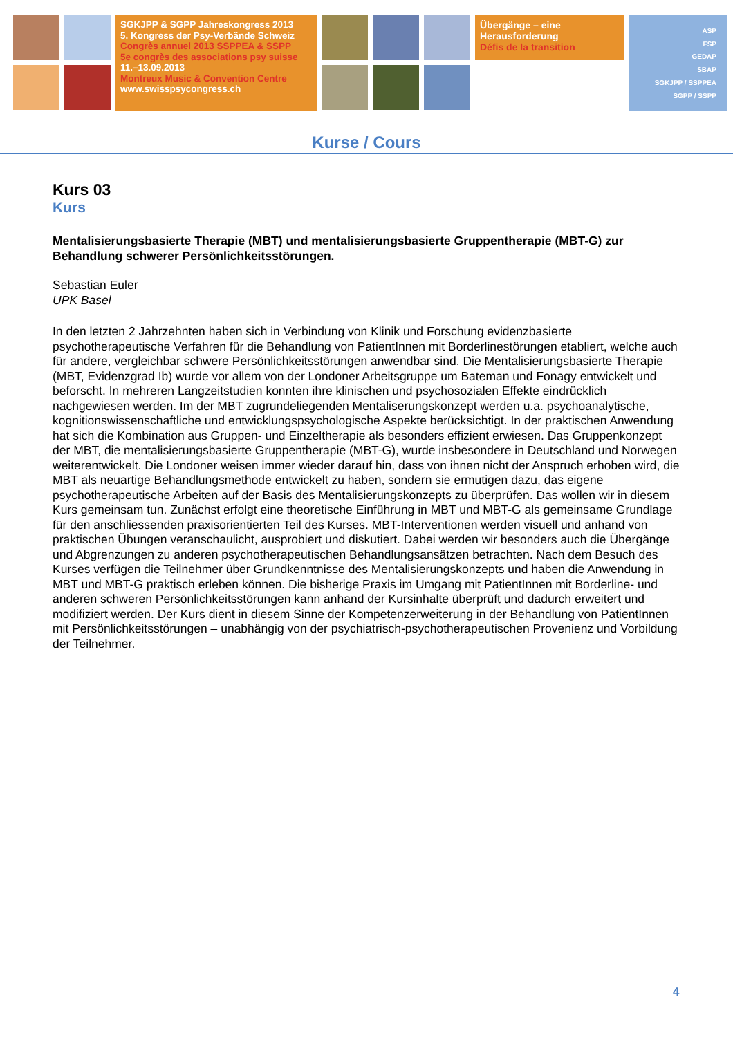SGKJPP & SGPP Jahreskongress 2013
5. Kongress der Psy-Verbände Schweiz
Congrès annuel 2013 SSPPEA & SSPP
5e congrès des associations psy suisse
11.–13.09.2013
Montreux Music & Convention Centre
www.swisspsycongress.ch
Übergänge – eine
Herausforderung
Défis de la transition
ASP
FSP
GEDAP
SBAP
SGKJPP / SSPPEA
SGPP / SSPP
Kurse / Cours
Kurs 03
Kurs
Mentalisierungsbasierte Therapie (MBT) und mentalisierungsbasierte Gruppentherapie (MBT-G) zur Behandlung schwerer Persönlichkeitsstörungen.
Sebastian Euler
UPK Basel
In den letzten 2 Jahrzehnten haben sich in Verbindung von Klinik und Forschung evidenzbasierte psychotherapeutische Verfahren für die Behandlung von PatientInnen mit Borderlinestörungen etabliert, welche auch für andere, vergleichbar schwere Persönlichkeitsstörungen anwendbar sind. Die Mentalisierungsbasierte Therapie (MBT, Evidenzgrad Ib) wurde vor allem von der Londoner Arbeitsgruppe um Bateman und Fonagy entwickelt und beforscht. In mehreren Langzeitstudien konnten ihre klinischen und psychosozialen Effekte eindrücklich nachgewiesen werden. Im der MBT zugrundeliegenden Mentaliserungskonzept werden u.a. psychoanalytische, kognitionswissenschaftliche und entwicklungspsychologische Aspekte berücksichtigt. In der praktischen Anwendung hat sich die Kombination aus Gruppen- und Einzeltherapie als besonders effizient erwiesen. Das Gruppenkonzept der MBT, die mentalisierungsbasierte Gruppentherapie (MBT-G), wurde insbesondere in Deutschland und Norwegen weiterentwickelt. Die Londoner weisen immer wieder darauf hin, dass von ihnen nicht der Anspruch erhoben wird, die MBT als neuartige Behandlungsmethode entwickelt zu haben, sondern sie ermutigen dazu, das eigene psychotherapeutische Arbeiten auf der Basis des Mentalisierungskonzepts zu überprüfen. Das wollen wir in diesem Kurs gemeinsam tun. Zunächst erfolgt eine theoretische Einführung in MBT und MBT-G als gemeinsame Grundlage für den anschliessenden praxisorientierten Teil des Kurses. MBT-Interventionen werden visuell und anhand von praktischen Übungen veranschaulicht, ausprobiert und diskutiert. Dabei werden wir besonders auch die Übergänge und Abgrenzungen zu anderen psychotherapeutischen Behandlungsansätzen betrachten. Nach dem Besuch des Kurses verfügen die Teilnehmer über Grundkenntnisse des Mentalisierungskonzepts und haben die Anwendung in MBT und MBT-G praktisch erleben können. Die bisherige Praxis im Umgang mit PatientInnen mit Borderline- und anderen schweren Persönlichkeitsstörungen kann anhand der Kursinhalte überprüft und dadurch erweitert und modifiziert werden. Der Kurs dient in diesem Sinne der Kompetenzerweiterung in der Behandlung von PatientInnen mit Persönlichkeitsstörungen – unabhängig von der psychiatrisch-psychotherapeutischen Provenienz und Vorbildung der Teilnehmer.
4